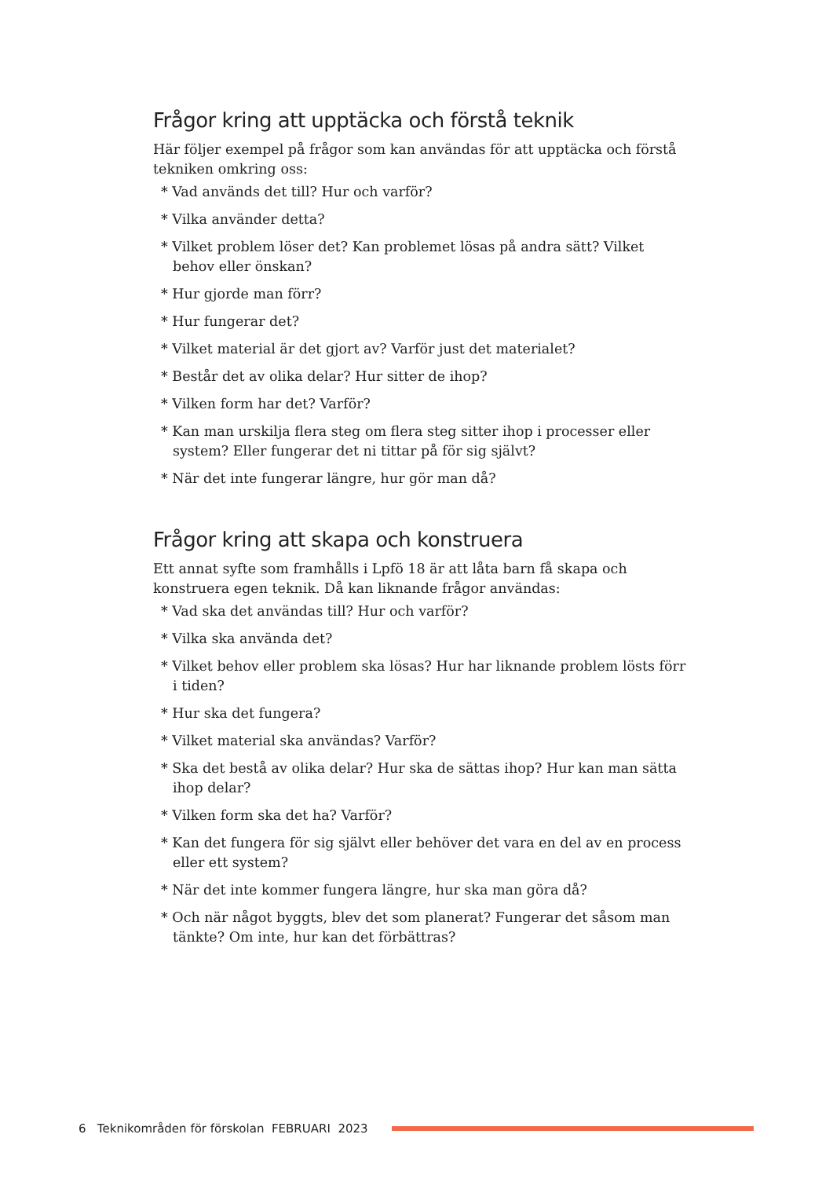Frågor kring att upptäcka och förstå teknik
Här följer exempel på frågor som kan användas för att upptäcka och förstå tekniken omkring oss:
* Vad används det till? Hur och varför?
* Vilka använder detta?
* Vilket problem löser det? Kan problemet lösas på andra sätt? Vilket behov eller önskan?
* Hur gjorde man förr?
* Hur fungerar det?
* Vilket material är det gjort av? Varför just det materialet?
* Består det av olika delar? Hur sitter de ihop?
* Vilken form har det? Varför?
* Kan man urskilja flera steg om flera steg sitter ihop i processer eller system? Eller fungerar det ni tittar på för sig självt?
* När det inte fungerar längre, hur gör man då?
Frågor kring att skapa och konstruera
Ett annat syfte som framhålls i Lpfö 18 är att låta barn få skapa och konstruera egen teknik. Då kan liknande frågor användas:
* Vad ska det användas till? Hur och varför?
* Vilka ska använda det?
* Vilket behov eller problem ska lösas? Hur har liknande problem lösts förr i tiden?
* Hur ska det fungera?
* Vilket material ska användas? Varför?
* Ska det bestå av olika delar? Hur ska de sättas ihop? Hur kan man sätta ihop delar?
* Vilken form ska det ha? Varför?
* Kan det fungera för sig självt eller behöver det vara en del av en process eller ett system?
* När det inte kommer fungera längre, hur ska man göra då?
* Och när något byggts, blev det som planerat? Fungerar det såsom man tänkte? Om inte, hur kan det förbättras?
6 Teknikområden för förskolan FEBRUARI 2023